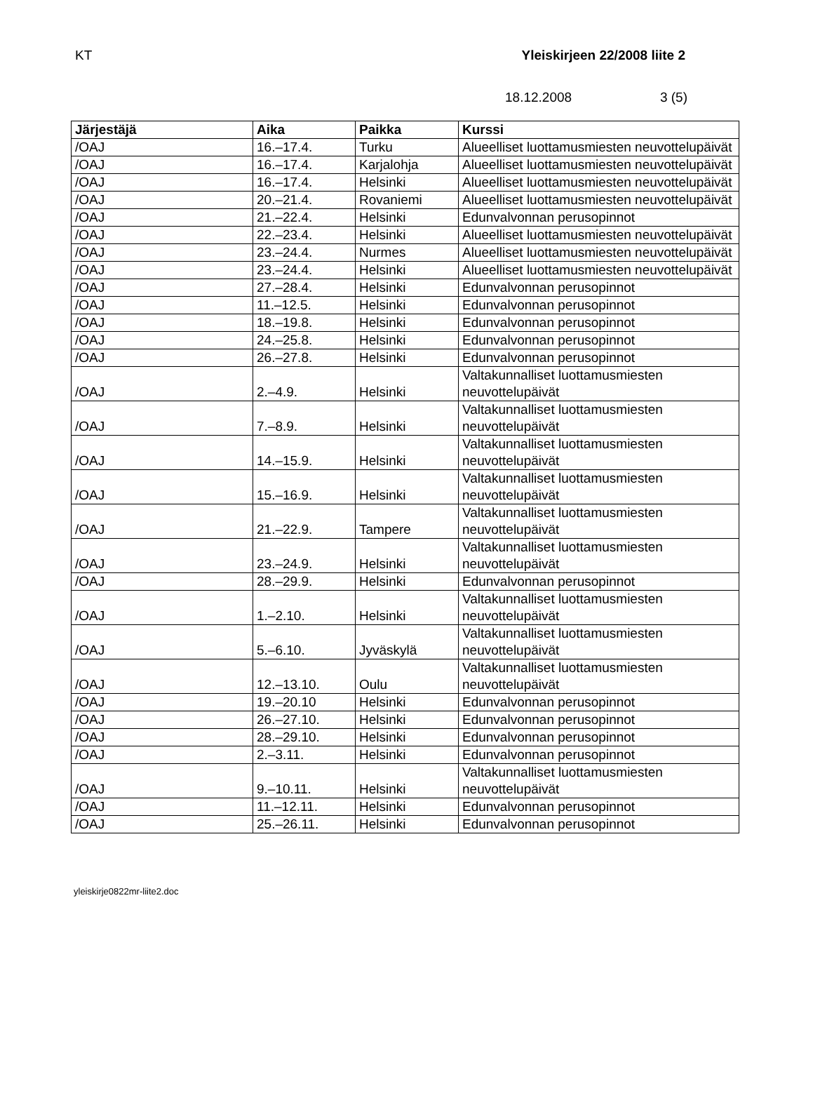KT Yleiskirjeen 22/2008 liite 2
18.12.2008 3 (5)
| Järjestäjä | Aika | Paikka | Kurssi |
| --- | --- | --- | --- |
| /OAJ | 16.–17.4. | Turku | Alueelliset luottamusmiesten neuvottelupäivät |
| /OAJ | 16.–17.4. | Karjalohja | Alueelliset luottamusmiesten neuvottelupäivät |
| /OAJ | 16.–17.4. | Helsinki | Alueelliset luottamusmiesten neuvottelupäivät |
| /OAJ | 20.–21.4. | Rovaniemi | Alueelliset luottamusmiesten neuvottelupäivät |
| /OAJ | 21.–22.4. | Helsinki | Edunvalvonnan perusopinnot |
| /OAJ | 22.–23.4. | Helsinki | Alueelliset luottamusmiesten neuvottelupäivät |
| /OAJ | 23.–24.4. | Nurmes | Alueelliset luottamusmiesten neuvottelupäivät |
| /OAJ | 23.–24.4. | Helsinki | Alueelliset luottamusmiesten neuvottelupäivät |
| /OAJ | 27.–28.4. | Helsinki | Edunvalvonnan perusopinnot |
| /OAJ | 11.–12.5. | Helsinki | Edunvalvonnan perusopinnot |
| /OAJ | 18.–19.8. | Helsinki | Edunvalvonnan perusopinnot |
| /OAJ | 24.–25.8. | Helsinki | Edunvalvonnan perusopinnot |
| /OAJ | 26.–27.8. | Helsinki | Edunvalvonnan perusopinnot |
| /OAJ | 2.–4.9. | Helsinki | Valtakunnalliset luottamusmiesten neuvottelupäivät |
| /OAJ | 7.–8.9. | Helsinki | Valtakunnalliset luottamusmiesten neuvottelupäivät |
| /OAJ | 14.–15.9. | Helsinki | Valtakunnalliset luottamusmiesten neuvottelupäivät |
| /OAJ | 15.–16.9. | Helsinki | Valtakunnalliset luottamusmiesten neuvottelupäivät |
| /OAJ | 21.–22.9. | Tampere | Valtakunnalliset luottamusmiesten neuvottelupäivät |
| /OAJ | 23.–24.9. | Helsinki | Valtakunnalliset luottamusmiesten neuvottelupäivät |
| /OAJ | 28.–29.9. | Helsinki | Edunvalvonnan perusopinnot |
| /OAJ | 1.–2.10. | Helsinki | Valtakunnalliset luottamusmiesten neuvottelupäivät |
| /OAJ | 5.–6.10. | Jyväskylä | Valtakunnalliset luottamusmiesten neuvottelupäivät |
| /OAJ | 12.–13.10. | Oulu | Valtakunnalliset luottamusmiesten neuvottelupäivät |
| /OAJ | 19.–20.10 | Helsinki | Edunvalvonnan perusopinnot |
| /OAJ | 26.–27.10. | Helsinki | Edunvalvonnan perusopinnot |
| /OAJ | 28.–29.10. | Helsinki | Edunvalvonnan perusopinnot |
| /OAJ | 2.–3.11. | Helsinki | Edunvalvonnan perusopinnot |
| /OAJ | 9.–10.11. | Helsinki | Valtakunnalliset luottamusmiesten neuvottelupäivät |
| /OAJ | 11.–12.11. | Helsinki | Edunvalvonnan perusopinnot |
| /OAJ | 25.–26.11. | Helsinki | Edunvalvonnan perusopinnot |
yleiskirje0822mr-liite2.doc